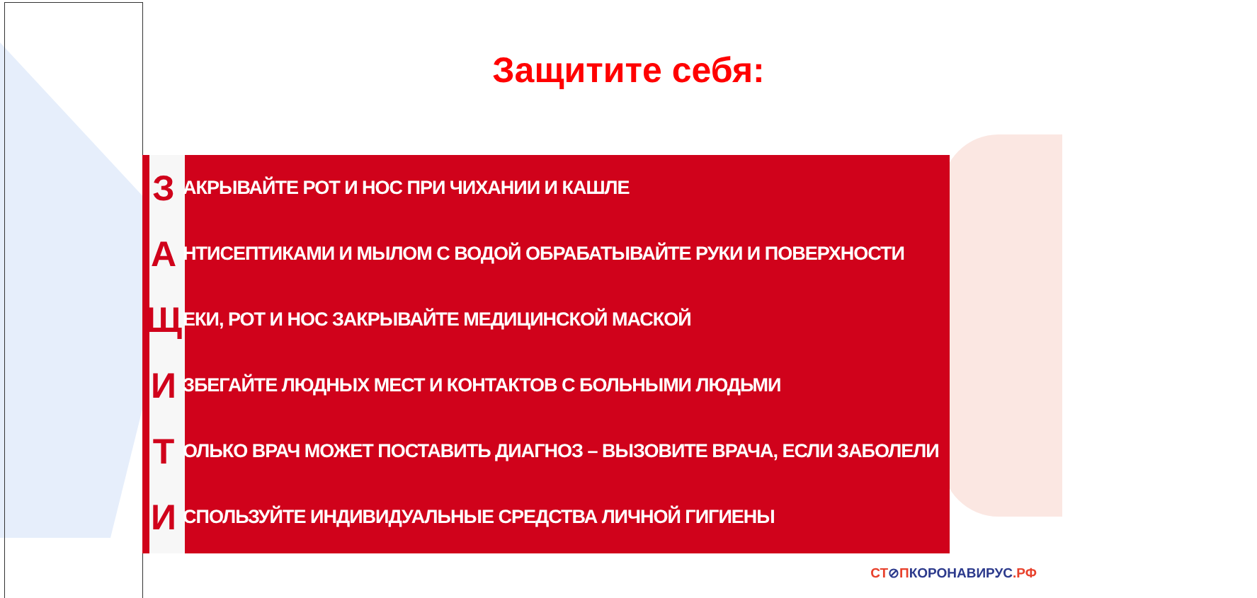Защитите себя:
З
АКРЫВАЙТЕ РОТ И НОС ПРИ ЧИХАНИИ И КАШЛЕ
А
НТИСЕПТИКАМИ И МЫЛОМ С ВОДОЙ ОБРАБАТЫВАЙТЕ РУКИ И ПОВЕРХНОСТИ
Щ
ЕКИ, РОТ И НОС ЗАКРЫВАЙТЕ МЕДИЦИНСКОЙ МАСКОЙ
И
ЗБЕГАЙТЕ ЛЮДНЫХ МЕСТ И КОНТАКТОВ С БОЛЬНЫМИ ЛЮДЬМИ
Т
ОЛЬКО ВРАЧ МОЖЕТ ПОСТАВИТЬ ДИАГНОЗ – ВЫЗОВИТЕ ВРАЧА, ЕСЛИ ЗАБОЛЕЛИ
И
СПОЛЬЗУЙТЕ ИНДИВИДУАЛЬНЫЕ СРЕДСТВА ЛИЧНОЙ ГИГИЕНЫ
СТ⊘ПКОРОНАВИРУС.РФ